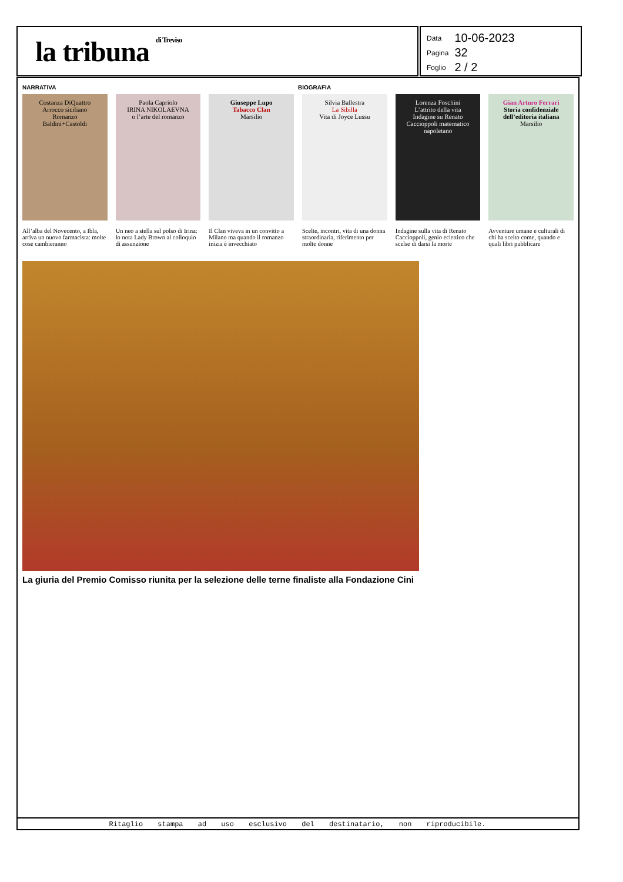la tribuna di Treviso
| Data | 10-06-2023 |
| Pagina | 32 |
| Foglio | 2 / 2 |
NARRATIVA BIOGRAFIA
Costanza DiQuattro
Arrocco siciliano
Romanzo
Baldini+Castoldi
All’alba del Novecento, a Ibla, arriva un nuovo farmacista: molte cose cambieranno
Paola Capriolo
IRINA NIKOLAEVNA
o l’arte del romanzo
Un neo a stella sul polso di Irina: lo nota Lady Brown al colloquio di assunzione
Giuseppe Lupo
Tabacco Clan
Marsilio
Il Clan viveva in un convitto a Milano ma quando il romanzo inizia è invecchiato
Silvia Ballestra
La Sibilla
Vita di Joyce Lussu
Scelte, incontri, vita di una donna straordinaria, riferimento per molte donne
Lorenza Foschini
L’attrito della vita
Indagine su Renato Caccioppoli matematico napoletano
Indagine sulla vita di Renato Caccioppoli, genio eclettico che scelse di darsi la morte
Gian Arturo Ferrari
Storia confidenziale dell’editoria italiana
Marsilio
Avventure umane e culturali di chi ha scelto come, quando e quali libri pubblicare
La giuria del Premio Comisso riunita per la selezione delle terne finaliste alla Fondazione Cini
Ritaglio stampa ad uso esclusivo del destinatario, non riproducibile.